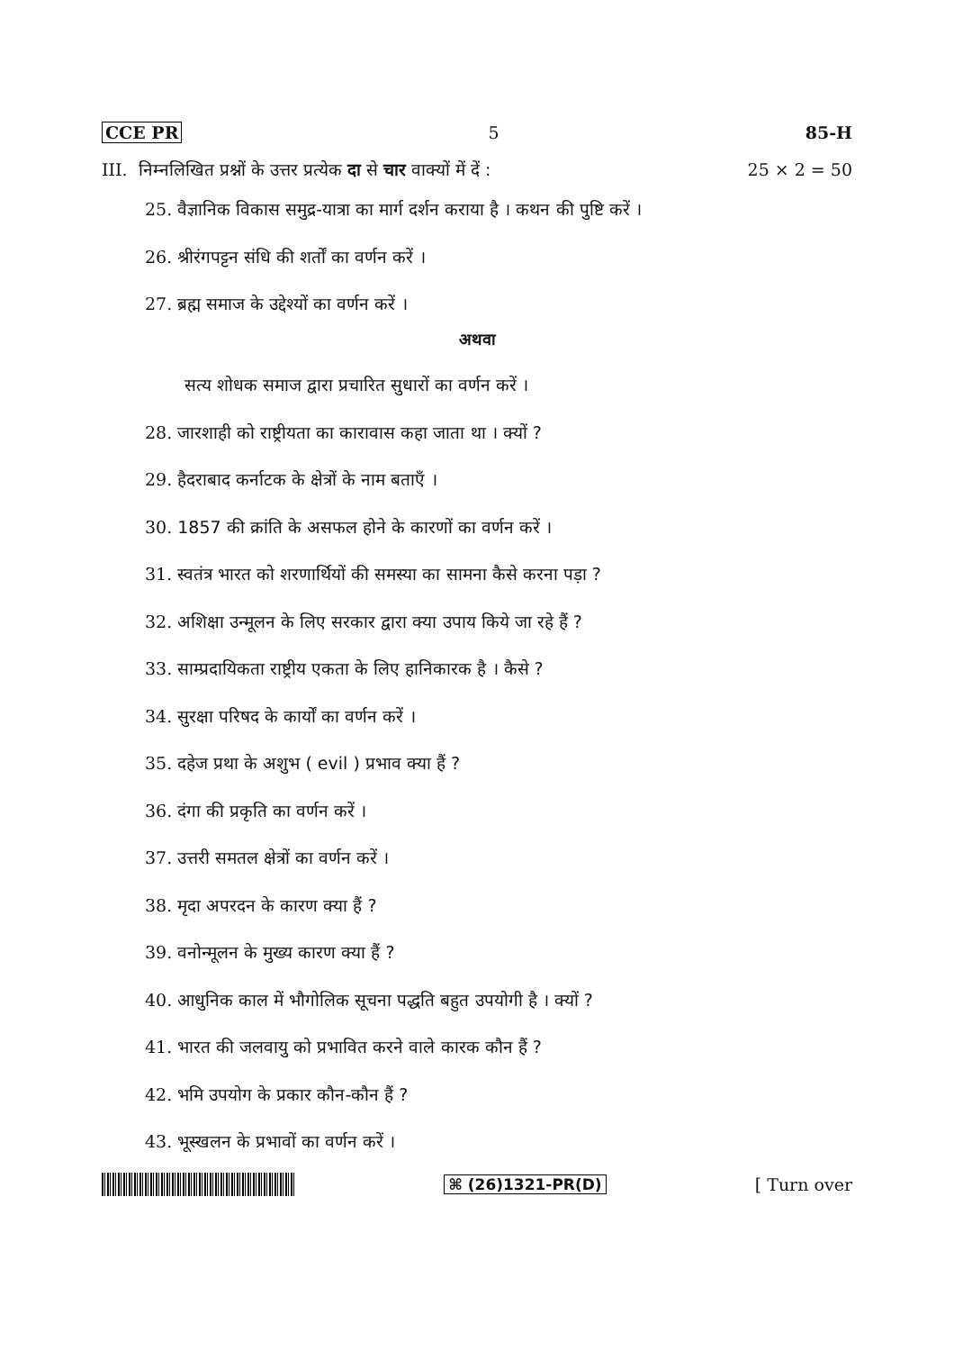CCE PR 5 85-H
III. निम्नलिखित प्रश्नों के उत्तर प्रत्येक दा से चार वाक्यों में दें : 25 × 2 = 50
25. वैज्ञानिक विकास समुद्र-यात्रा का मार्ग दर्शन कराया है । कथन की पुष्टि करें ।
26. श्रीरंगपट्टन संधि की शर्तों का वर्णन करें ।
27. ब्रह्म समाज के उद्देश्यों का वर्णन करें ।
अथवा
सत्य शोधक समाज द्वारा प्रचारित सुधारों का वर्णन करें ।
28. जारशाही को राष्ट्रीयता का कारावास कहा जाता था । क्यों ?
29. हैदराबाद कर्नाटक के क्षेत्रों के नाम बताएँ ।
30. 1857 की क्रांति के असफल होने के कारणों का वर्णन करें ।
31. स्वतंत्र भारत को शरणार्थियों की समस्या का सामना कैसे करना पड़ा ?
32. अशिक्षा उन्मूलन के लिए सरकार द्वारा क्या उपाय किये जा रहे हैं ?
33. साम्प्रदायिकता राष्ट्रीय एकता के लिए हानिकारक है । कैसे ?
34. सुरक्षा परिषद के कार्यों का वर्णन करें ।
35. दहेज प्रथा के अशुभ ( evil ) प्रभाव क्या हैं ?
36. दंगा की प्रकृति का वर्णन करें ।
37. उत्तरी समतल क्षेत्रों का वर्णन करें ।
38. मृदा अपरदन के कारण क्या हैं ?
39. वनोन्मूलन के मुख्य कारण क्या हैं ?
40. आधुनिक काल में भौगोलिक सूचना पद्धति बहुत उपयोगी है । क्यों ?
41. भारत की जलवायु को प्रभावित करने वाले कारक कौन हैं ?
42. भमि उपयोग के प्रकार कौन-कौन हैं ?
43. भूस्खलन के प्रभावों का वर्णन करें ।
⌘ (26)1321-PR(D) [ Turn over